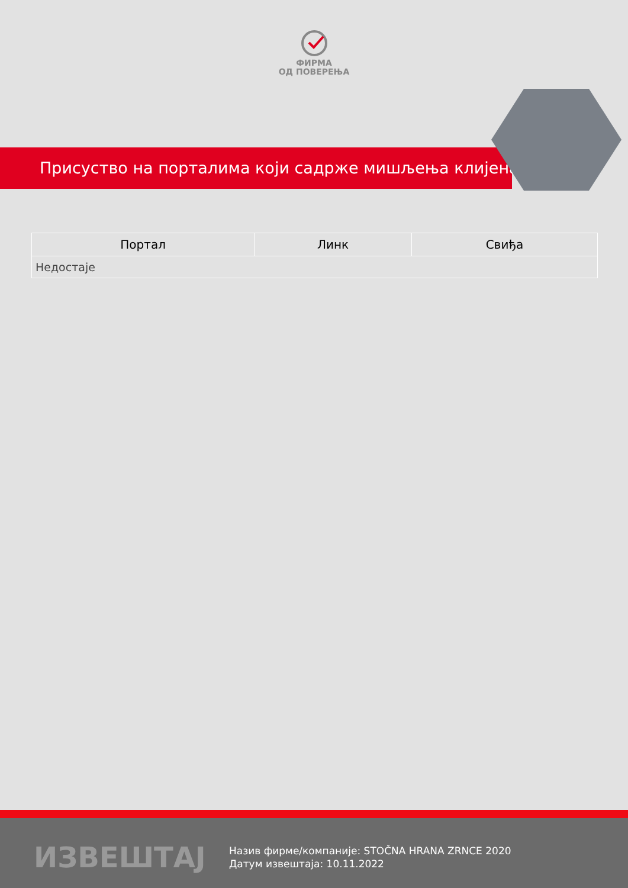ФИРМА
ОД ПОВЕРЕЊА
Присуство на порталима који садрже мишљења клијената
| Портал | Линк | Свиђа |
| --- | --- | --- |
| Недостаје | | |
ИЗВЕШТАЈ
Назив фирме/компаније: STOČNA HRANA ZRNCE 2020
Датум извештаја: 10.11.2022